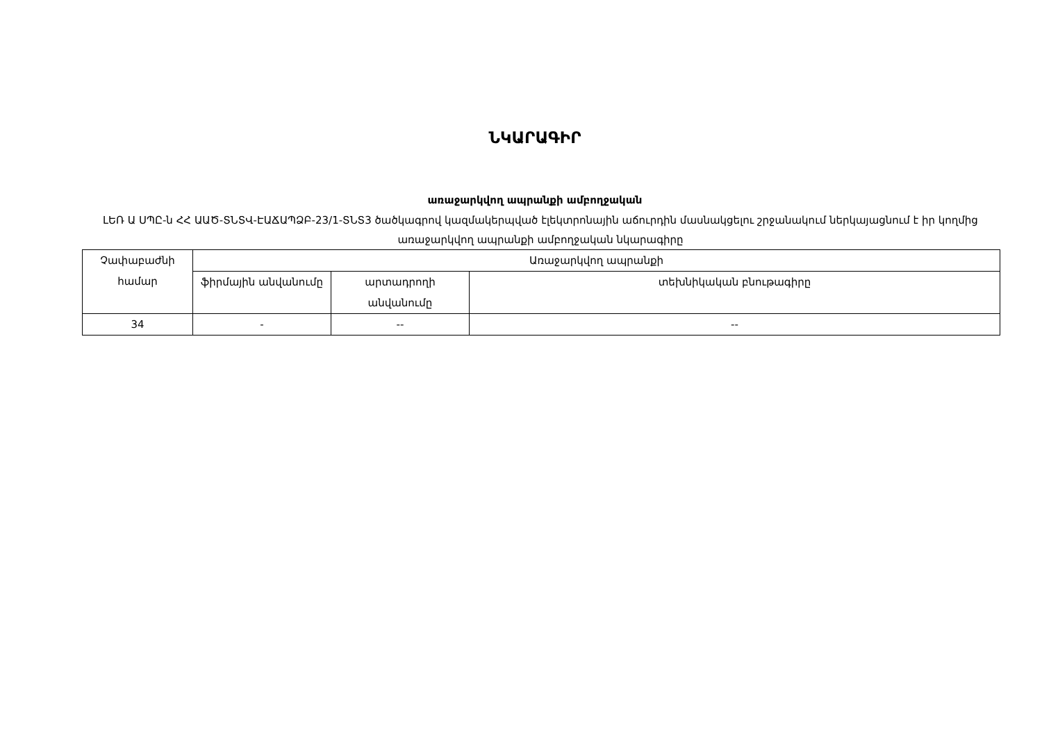ՆԿԱՐԱԳԻՐ
առաջարկվող ապրանքի ամբողջական
ԼԵՌ Ա ՍՊԸ-ն ՀՀ ԱԱԾ-ՏՆՏՎ-ԷԱՃԱՊՁԲ-23/1-ՏՆՏ3 ծածկագրով կազմակերպված էլեկտրոնային աճուրդին մասնակցելու շրջանակում ներկայացնում է իր կողմից առաջարկվող ապրանքի ամբողջական նկարագիրը
| Չափաբաժնի համար | Առաջարկվող ապրանքի | | |
| --- | --- | --- | --- |
| | ֆիրմային անվանումը | արտադրողի անվանումը | տեխնիկական բնութագիրը |
| 34 | - | -- | -- |